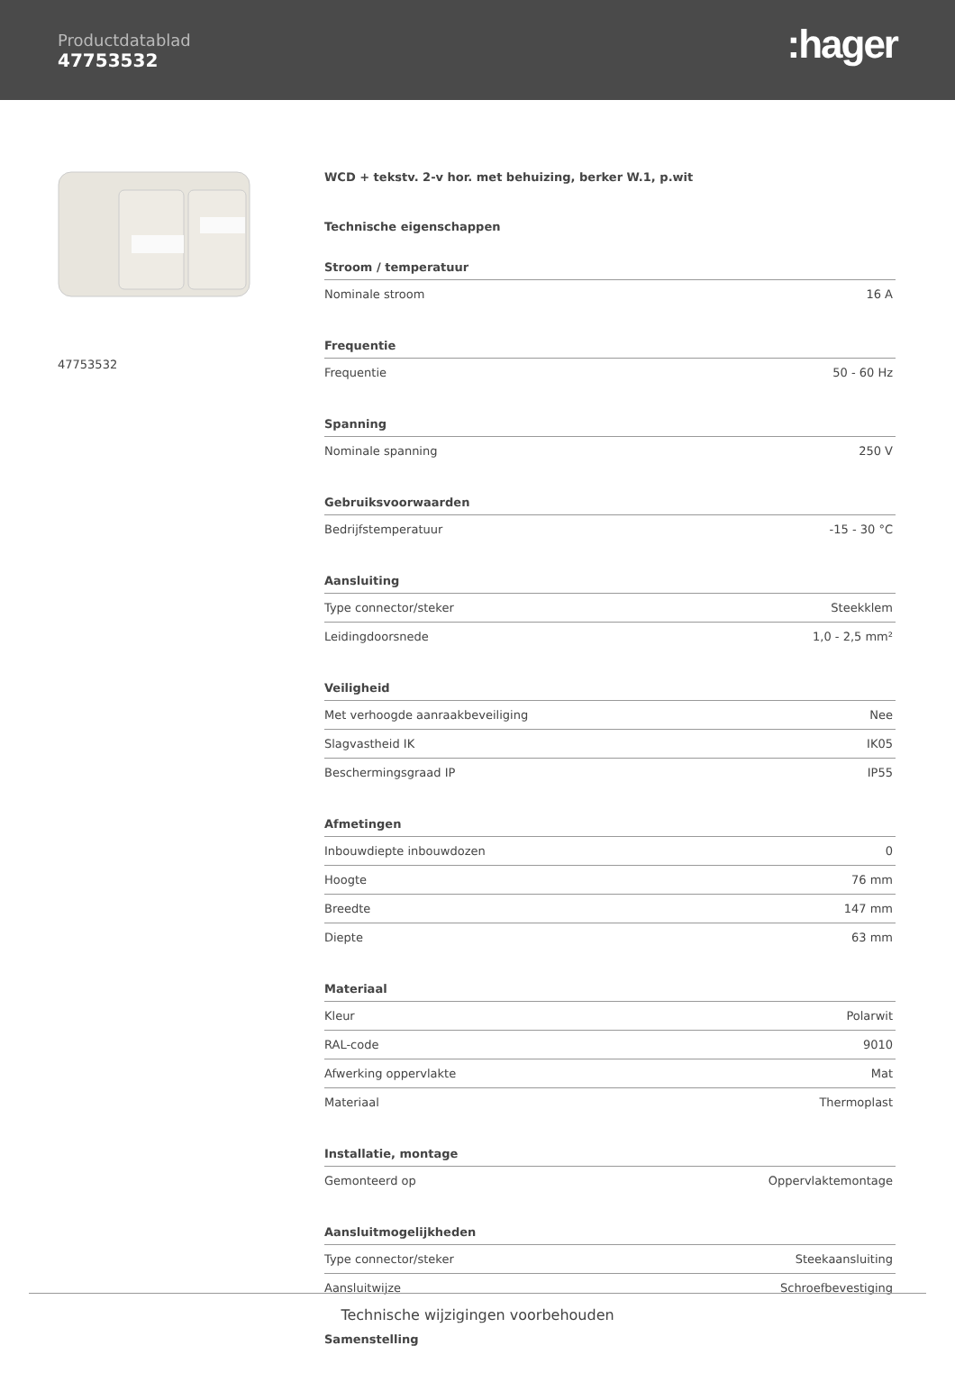Productdatablad
47753532
:hager
47753532
WCD + tekstv. 2-v hor. met behuizing, berker W.1, p.wit
Technische eigenschappen
| Stroom / temperatuur | |
| --- | --- |
| Nominale stroom | 16 A |
| Frequentie | |
| --- | --- |
| Frequentie | 50 - 60 Hz |
| Spanning | |
| --- | --- |
| Nominale spanning | 250 V |
| Gebruiksvoorwaarden | |
| --- | --- |
| Bedrijfstemperatuur | -15 - 30 °C |
| Aansluiting | |
| --- | --- |
| Type connector/steker | Steekklem |
| Leidingdoorsnede | 1,0 - 2,5 mm² |
| Veiligheid | |
| --- | --- |
| Met verhoogde aanraakbeveiliging | Nee |
| Slagvastheid IK | IK05 |
| Beschermingsgraad IP | IP55 |
| Afmetingen | |
| --- | --- |
| Inbouwdiepte inbouwdozen | 0 |
| Hoogte | 76 mm |
| Breedte | 147 mm |
| Diepte | 63 mm |
| Materiaal | |
| --- | --- |
| Kleur | Polarwit |
| RAL-code | 9010 |
| Afwerking oppervlakte | Mat |
| Materiaal | Thermoplast |
| Installatie, montage | |
| --- | --- |
| Gemonteerd op | Oppervlaktemontage |
| Aansluitmogelijkheden | |
| --- | --- |
| Type connector/steker | Steekaansluiting |
| Aansluitwijze | Schroefbevestiging |
Samenstelling
Technische wijzigingen voorbehouden